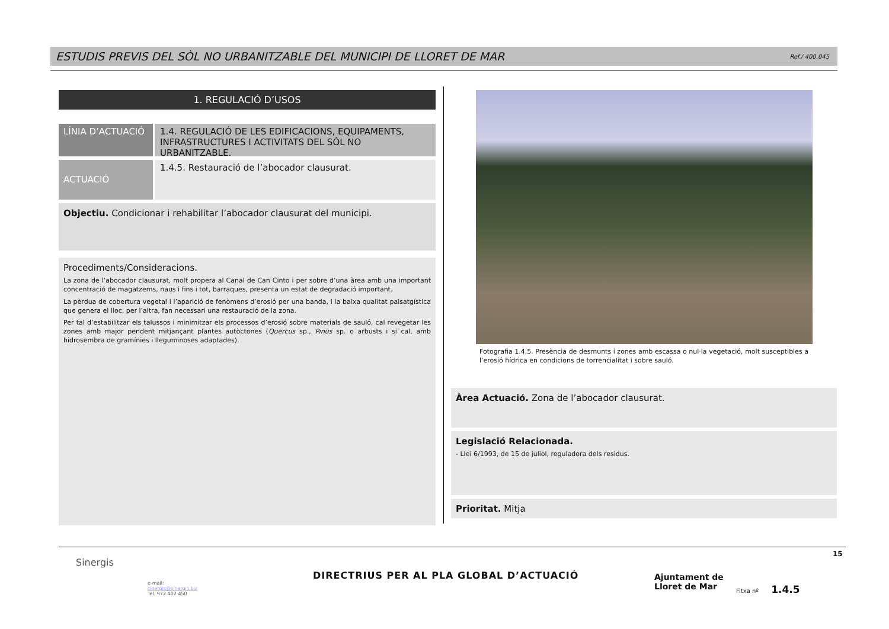ESTUDIS PREVIS DEL SÒL NO URBANITZABLE DEL MUNICIPI DE LLORET DE MAR Ref./ 400.045
1. REGULACIÓ D’USOS
LÍNIA D’ACTUACIÓ
1.4. REGULACIÓ DE LES EDIFICACIONS, EQUIPAMENTS, INFRASTRUCTURES I ACTIVITATS DEL SÒL NO URBANITZABLE.
ACTUACIÓ
1.4.5. Restauració de l’abocador clausurat.
Objectiu. Condicionar i rehabilitar l’abocador clausurat del municipi.
Procediments/Consideracions.
La zona de l’abocador clausurat, molt propera al Canal de Can Cinto i per sobre d’una àrea amb una important concentració de magatzems, naus i fins i tot, barraques, presenta un estat de degradació important.
La pèrdua de cobertura vegetal i l’aparició de fenòmens d’erosió per una banda, i la baixa qualitat paisatgística que genera el lloc, per l’altra, fan necessari una restauració de la zona.
Per tal d’estabilitzar els talussos i minimitzar els processos d’erosió sobre materials de sauló, cal revegetar les zones amb major pendent mitjançant plantes autòctones (Quercus sp., Pinus sp. o arbusts i si cal, amb hidrosembra de gramínies i lleguminoses adaptades).
Fotografia 1.4.5. Presència de desmunts i zones amb escassa o nul·la vegetació, molt susceptibles a l’erosió hídrica en condicions de torrencialitat i sobre sauló.
Àrea Actuació. Zona de l’abocador clausurat.
Legislació Relacionada.
- Llei 6/1993, de 15 de juliol, reguladora dels residus.
Prioritat. Mitja
Sinergis
e-mail:
sinergis@sinergis.biz
Tel. 972 402 450
DIRECTRIUS PER AL PLA GLOBAL D’ACTUACIÓ
Ajuntament de
Lloret de Mar
Fitxa nº 1.4.5
15